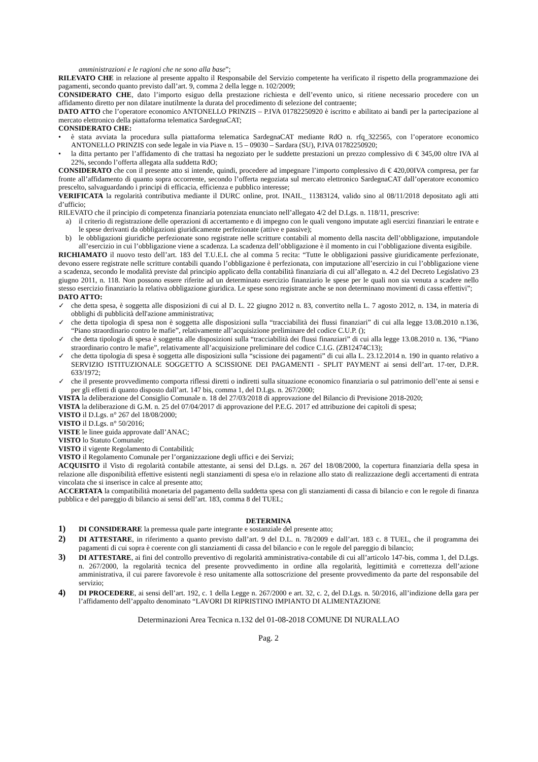amministrazioni e le ragioni che ne sono alla base”;
RILEVATO CHE in relazione al presente appalto il Responsabile del Servizio competente ha verificato il rispetto della programmazione dei pagamenti, secondo quanto previsto dall’art. 9, comma 2 della legge n. 102/2009;
CONSIDERATO CHE, dato l’importo esiguo della prestazione richiesta e dell’evento unico, si ritiene necessario procedere con un affidamento diretto per non dilatare inutilmente la durata del procedimento di selezione del contraente;
DATO ATTO che l’operatore economico ANTONELLO PRINZIS – P.IVA 01782250920 è iscritto e abilitato ai bandi per la partecipazione al mercato elettronico della piattaforma telematica SardegnaCAT;
CONSIDERATO CHE:
• è stata avviata la procedura sulla piattaforma telematica SardegnaCAT mediante RdO n. rfq_322565, con l’operatore economico ANTONELLO PRINZIS con sede legale in via Piave n. 15 – 09030 – Sardara (SU), P.IVA 01782250920;
• la ditta pertanto per l’affidamento di che trattasi ha negoziato per le suddette prestazioni un prezzo complessivo di € 345,00 oltre IVA al 22%, secondo l’offerta allegata alla suddetta RdO;
CONSIDERATO che con il presente atto si intende, quindi, procedere ad impegnare l’importo complessivo di € 420,00IVA compresa, per far fronte all’affidamento di quanto sopra occorrente, secondo l’offerta negoziata sul mercato elettronico SardegnaCAT dall’operatore economico prescelto, salvaguardando i principi di efficacia, efficienza e pubblico interesse;
VERIFICATA la regolarità contributiva mediante il DURC online, prot. INAIL_ 11383124, valido sino al 08/11/2018 depositato agli atti d’ufficio;
RILEVATO che il principio di competenza finanziaria potenziata enunciato nell’allegato 4/2 del D.Lgs. n. 118/11, prescrive:
a) il criterio di registrazione delle operazioni di accertamento e di impegno con le quali vengono imputate agli esercizi finanziari le entrate e le spese derivanti da obbligazioni giuridicamente perfezionate (attive e passive);
b) le obbligazioni giuridiche perfezionate sono registrate nelle scritture contabili al momento della nascita dell’obbligazione, imputandole all’esercizio in cui l’obbligazione viene a scadenza. La scadenza dell’obbligazione è il momento in cui l’obbligazione diventa esigibile.
RICHIAMATO il nuovo testo dell’art. 183 del T.U.E.L che al comma 5 recita: “Tutte le obbligazioni passive giuridicamente perfezionate, devono essere registrate nelle scritture contabili quando l’obbligazione è perfezionata, con imputazione all’esercizio in cui l’obbligazione viene a scadenza, secondo le modalità previste dal principio applicato della contabilità finanziaria di cui all’allegato n. 4.2 del Decreto Legislativo 23 giugno 2011, n. 118. Non possono essere riferite ad un determinato esercizio finanziario le spese per le quali non sia venuta a scadere nello stesso esercizio finanziario la relativa obbligazione giuridica. Le spese sono registrate anche se non determinano movimenti di cassa effettivi”;
DATO ATTO:
✓ che detta spesa, è soggetta alle disposizioni di cui al D. L. 22 giugno 2012 n. 83, convertito nella L. 7 agosto 2012, n. 134, in materia di obblighi di pubblicità dell'azione amministrativa;
✓ che detta tipologia di spesa non è soggetta alle disposizioni sulla “tracciabilità dei flussi finanziari” di cui alla legge 13.08.2010 n.136, “Piano straordinario contro le mafie”, relativamente all’acquisizione preliminare del codice C.U.P. ();
✓ che detta tipologia di spesa è soggetta alle disposizioni sulla “tracciabilità dei flussi finanziari” di cui alla legge 13.08.2010 n. 136, “Piano straordinario contro le mafie”, relativamente all’acquisizione preliminare del codice C.I.G. (ZB12474C13);
✓ che detta tipologia di spesa è soggetta alle disposizioni sulla “scissione dei pagamenti” di cui alla L. 23.12.2014 n. 190 in quanto relativo a SERVIZIO ISTITUZIONALE SOGGETTO A SCISSIONE DEI PAGAMENTI - SPLIT PAYMENT ai sensi dell’art. 17-ter, D.P.R. 633/1972;
✓ che il presente provvedimento comporta riflessi diretti o indiretti sulla situazione economico finanziaria o sul patrimonio dell’ente ai sensi e per gli effetti di quanto disposto dall’art. 147 bis, comma 1, del D.Lgs. n. 267/2000;
VISTA la deliberazione del Consiglio Comunale n. 18 del 27/03/2018 di approvazione del Bilancio di Previsione 2018-2020;
VISTA la deliberazione di G.M. n. 25 del 07/04/2017 di approvazione del P.E.G. 2017 ed attribuzione dei capitoli di spesa;
VISTO il D.Lgs. n° 267 del 18/08/2000;
VISTO il D.Lgs. n° 50/2016;
VISTE le linee guida approvate dall’ANAC;
VISTO lo Statuto Comunale;
VISTO il vigente Regolamento di Contabilità;
VISTO il Regolamento Comunale per l’organizzazione degli uffici e dei Servizi;
ACQUISITO il Visto di regolarità contabile attestante, ai sensi del D.Lgs. n. 267 del 18/08/2000, la copertura finanziaria della spesa in relazione alle disponibilità effettive esistenti negli stanziamenti di spesa e/o in relazione allo stato di realizzazione degli accertamenti di entrata vincolata che si inserisce in calce al presente atto;
ACCERTATA la compatibilità monetaria del pagamento della suddetta spesa con gli stanziamenti di cassa di bilancio e con le regole di finanza pubblica e del pareggio di bilancio ai sensi dell’art. 183, comma 8 del TUEL;
DETERMINA
1) DI CONSIDERARE la premessa quale parte integrante e sostanziale del presente atto;
2) DI ATTESTARE, in riferimento a quanto previsto dall’art. 9 del D.L. n. 78/2009 e dall’art. 183 c. 8 TUEL, che il programma dei pagamenti di cui sopra è coerente con gli stanziamenti di cassa del bilancio e con le regole del pareggio di bilancio;
3) DI ATTESTARE, ai fini del controllo preventivo di regolarità amministrativa-contabile di cui all’articolo 147-bis, comma 1, del D.Lgs. n. 267/2000, la regolarità tecnica del presente provvedimento in ordine alla regolarità, legittimità e correttezza dell’azione amministrativa, il cui parere favorevole è reso unitamente alla sottoscrizione del presente provvedimento da parte del responsabile del servizio;
4) DI PROCEDERE, ai sensi dell’art. 192, c. 1 della Legge n. 267/2000 e art. 32, c. 2, del D.Lgs. n. 50/2016, all’indizione della gara per l’affidamento dell’appalto denominato “LAVORI DI RIPRISTINO IMPIANTO DI ALIMENTAZIONE
Determinazioni Area Tecnica n.132 del 01-08-2018 COMUNE DI NURALLAO
Pag. 2